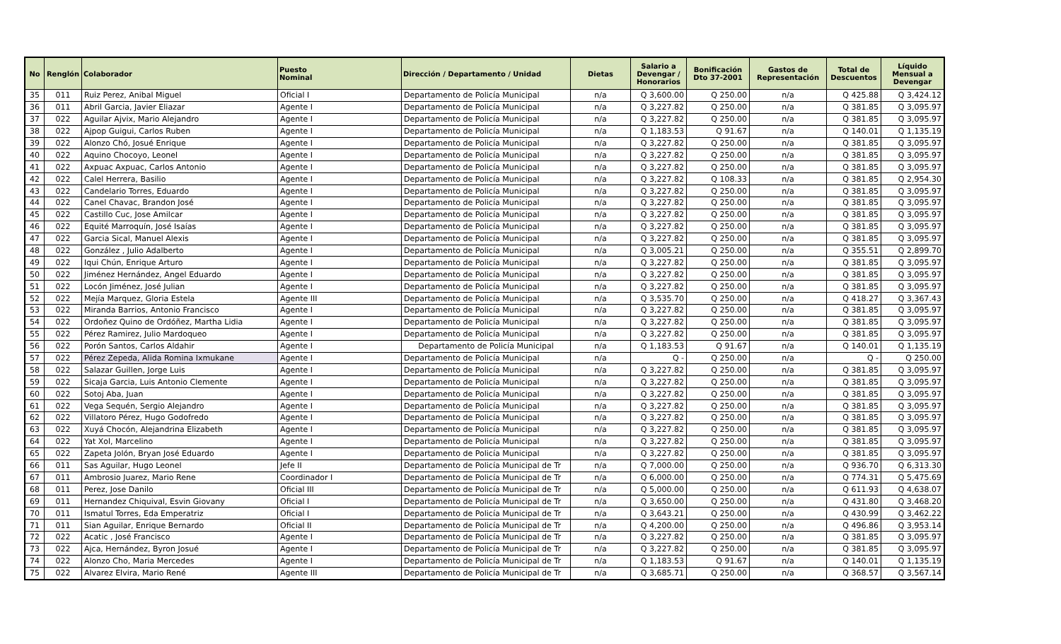| No | Renglón | Colaborador | Puesto Nominal | Dirección / Departamento / Unidad | Dietas | Salario a Devengar / Honorarios | Bonificación Dto 37-2001 | Gastos de Representación | Total de Descuentos | Líquido Mensual a Devengar |
| --- | --- | --- | --- | --- | --- | --- | --- | --- | --- | --- |
| 35 | 011 | Ruiz Perez, Anibal Miguel | Oficial I | Departamento de Policía Municipal | n/a | Q 3,600.00 | Q 250.00 | n/a | Q 425.88 | Q 3,424.12 |
| 36 | 011 | Abril Garcia, Javier Eliazar | Agente I | Departamento de Policía Municipal | n/a | Q 3,227.82 | Q 250.00 | n/a | Q 381.85 | Q 3,095.97 |
| 37 | 022 | Aguilar Ajvix, Mario Alejandro | Agente I | Departamento de Policía Municipal | n/a | Q 3,227.82 | Q 250.00 | n/a | Q 381.85 | Q 3,095.97 |
| 38 | 022 | Ajpop Guigui, Carlos Ruben | Agente I | Departamento de Policía Municipal | n/a | Q 1,183.53 | Q 91.67 | n/a | Q 140.01 | Q 1,135.19 |
| 39 | 022 | Alonzo Chó, Josué Enrique | Agente I | Departamento de Policía Municipal | n/a | Q 3,227.82 | Q 250.00 | n/a | Q 381.85 | Q 3,095.97 |
| 40 | 022 | Aquino Chocoyo, Leonel | Agente I | Departamento de Policía Municipal | n/a | Q 3,227.82 | Q 250.00 | n/a | Q 381.85 | Q 3,095.97 |
| 41 | 022 | Axpuac Axpuac, Carlos Antonio | Agente I | Departamento de Policía Municipal | n/a | Q 3,227.82 | Q 250.00 | n/a | Q 381.85 | Q 3,095.97 |
| 42 | 022 | Calel Herrera, Basilio | Agente I | Departamento de Policía Municipal | n/a | Q 3,227.82 | Q 108.33 | n/a | Q 381.85 | Q 2,954.30 |
| 43 | 022 | Candelario Torres, Eduardo | Agente I | Departamento de Policía Municipal | n/a | Q 3,227.82 | Q 250.00 | n/a | Q 381.85 | Q 3,095.97 |
| 44 | 022 | Canel Chavac, Brandon José | Agente I | Departamento de Policía Municipal | n/a | Q 3,227.82 | Q 250.00 | n/a | Q 381.85 | Q 3,095.97 |
| 45 | 022 | Castillo Cuc, Jose Amilcar | Agente I | Departamento de Policía Municipal | n/a | Q 3,227.82 | Q 250.00 | n/a | Q 381.85 | Q 3,095.97 |
| 46 | 022 | Equité Marroquín, José Isaías | Agente I | Departamento de Policía Municipal | n/a | Q 3,227.82 | Q 250.00 | n/a | Q 381.85 | Q 3,095.97 |
| 47 | 022 | Garcia Sical, Manuel Alexis | Agente I | Departamento de Policía Municipal | n/a | Q 3,227.82 | Q 250.00 | n/a | Q 381.85 | Q 3,095.97 |
| 48 | 022 | González , Julio Adalberto | Agente I | Departamento de Policía Municipal | n/a | Q 3,005.21 | Q 250.00 | n/a | Q 355.51 | Q 2,899.70 |
| 49 | 022 | Iqui Chún, Enrique Arturo | Agente I | Departamento de Policía Municipal | n/a | Q 3,227.82 | Q 250.00 | n/a | Q 381.85 | Q 3,095.97 |
| 50 | 022 | Jiménez Hernández, Angel Eduardo | Agente I | Departamento de Policía Municipal | n/a | Q 3,227.82 | Q 250.00 | n/a | Q 381.85 | Q 3,095.97 |
| 51 | 022 | Locón Jiménez, José Julian | Agente I | Departamento de Policía Municipal | n/a | Q 3,227.82 | Q 250.00 | n/a | Q 381.85 | Q 3,095.97 |
| 52 | 022 | Mejía Marquez, Gloria Estela | Agente III | Departamento de Policía Municipal | n/a | Q 3,535.70 | Q 250.00 | n/a | Q 418.27 | Q 3,367.43 |
| 53 | 022 | Miranda Barrios, Antonio Francisco | Agente I | Departamento de Policía Municipal | n/a | Q 3,227.82 | Q 250.00 | n/a | Q 381.85 | Q 3,095.97 |
| 54 | 022 | Ordoñez Quino de Ordóñez, Martha Lidia | Agente I | Departamento de Policía Municipal | n/a | Q 3,227.82 | Q 250.00 | n/a | Q 381.85 | Q 3,095.97 |
| 55 | 022 | Pérez Ramirez, Julio Mardoqueo | Agente I | Departamento de Policía Municipal | n/a | Q 3,227.82 | Q 250.00 | n/a | Q 381.85 | Q 3,095.97 |
| 56 | 022 | Porón Santos, Carlos Aldahir | Agente I | Departamento de Policía Municipal | n/a | Q 1,183.53 | Q 91.67 | n/a | Q 140.01 | Q 1,135.19 |
| 57 | 022 | Pérez Zepeda, Alida Romina Ixmukane | Agente I | Departamento de Policía Municipal | n/a | Q - | Q 250.00 | n/a | Q - | Q 250.00 |
| 58 | 022 | Salazar Guillen, Jorge Luis | Agente I | Departamento de Policía Municipal | n/a | Q 3,227.82 | Q 250.00 | n/a | Q 381.85 | Q 3,095.97 |
| 59 | 022 | Sicaja Garcia, Luis Antonio Clemente | Agente I | Departamento de Policía Municipal | n/a | Q 3,227.82 | Q 250.00 | n/a | Q 381.85 | Q 3,095.97 |
| 60 | 022 | Sotoj Aba, Juan | Agente I | Departamento de Policía Municipal | n/a | Q 3,227.82 | Q 250.00 | n/a | Q 381.85 | Q 3,095.97 |
| 61 | 022 | Vega Sequén, Sergio Alejandro | Agente I | Departamento de Policía Municipal | n/a | Q 3,227.82 | Q 250.00 | n/a | Q 381.85 | Q 3,095.97 |
| 62 | 022 | Villatoro Pérez, Hugo Godofredo | Agente I | Departamento de Policía Municipal | n/a | Q 3,227.82 | Q 250.00 | n/a | Q 381.85 | Q 3,095.97 |
| 63 | 022 | Xuyá Chocón, Alejandrina Elizabeth | Agente I | Departamento de Policía Municipal | n/a | Q 3,227.82 | Q 250.00 | n/a | Q 381.85 | Q 3,095.97 |
| 64 | 022 | Yat Xol, Marcelino | Agente I | Departamento de Policía Municipal | n/a | Q 3,227.82 | Q 250.00 | n/a | Q 381.85 | Q 3,095.97 |
| 65 | 022 | Zapeta Jolón, Bryan José Eduardo | Agente I | Departamento de Policía Municipal | n/a | Q 3,227.82 | Q 250.00 | n/a | Q 381.85 | Q 3,095.97 |
| 66 | 011 | Sas Aguilar, Hugo Leonel | Jefe II | Departamento de Policía Municipal de Tr | n/a | Q 7,000.00 | Q 250.00 | n/a | Q 936.70 | Q 6,313.30 |
| 67 | 011 | Ambrosio Juarez, Mario Rene | Coordinador I | Departamento de Policía Municipal de Tr | n/a | Q 6,000.00 | Q 250.00 | n/a | Q 774.31 | Q 5,475.69 |
| 68 | 011 | Perez, Jose Danilo | Oficial III | Departamento de Policía Municipal de Tr | n/a | Q 5,000.00 | Q 250.00 | n/a | Q 611.93 | Q 4,638.07 |
| 69 | 011 | Hernandez Chiquival, Esvin Giovany | Oficial I | Departamento de Policía Municipal de Tr | n/a | Q 3,650.00 | Q 250.00 | n/a | Q 431.80 | Q 3,468.20 |
| 70 | 011 | Ismatul Torres, Eda Emperatriz | Oficial I | Departamento de Policía Municipal de Tr | n/a | Q 3,643.21 | Q 250.00 | n/a | Q 430.99 | Q 3,462.22 |
| 71 | 011 | Sian Aguilar, Enrique Bernardo | Oficial II | Departamento de Policía Municipal de Tr | n/a | Q 4,200.00 | Q 250.00 | n/a | Q 496.86 | Q 3,953.14 |
| 72 | 022 | Acatic , José Francisco | Agente I | Departamento de Policía Municipal de Tr | n/a | Q 3,227.82 | Q 250.00 | n/a | Q 381.85 | Q 3,095.97 |
| 73 | 022 | Ajca, Hernández, Byron Josué | Agente I | Departamento de Policía Municipal de Tr | n/a | Q 3,227.82 | Q 250.00 | n/a | Q 381.85 | Q 3,095.97 |
| 74 | 022 | Alonzo Cho, Maria Mercedes | Agente I | Departamento de Policía Municipal de Tr | n/a | Q 1,183.53 | Q 91.67 | n/a | Q 140.01 | Q 1,135.19 |
| 75 | 022 | Alvarez Elvira, Mario René | Agente III | Departamento de Policía Municipal de Tr | n/a | Q 3,685.71 | Q 250.00 | n/a | Q 368.57 | Q 3,567.14 |